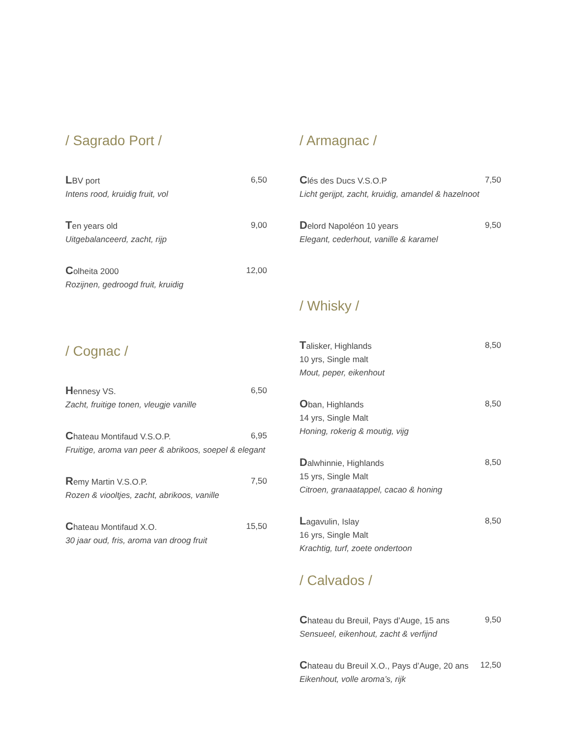/ Sagrado Port /
LBV port 6,50
Intens rood, kruidig fruit, vol
Ten years old 9,00
Uitgebalanceerd, zacht, rijp
Colheita 2000 12,00
Rozijnen, gedroogd fruit, kruidig
/ Cognac /
Hennesy VS. 6,50
Zacht, fruitige tonen, vleugje vanille
Chateau Montifaud V.S.O.P. 6,95
Fruitige, aroma van peer & abrikoos, soepel & elegant
Remy Martin V.S.O.P. 7,50
Rozen & viooltjes, zacht, abrikoos, vanille
Chateau Montifaud X.O. 15,50
30 jaar oud, fris, aroma van droog fruit
/ Armagnac /
Clés des Ducs V.S.O.P 7,50
Licht gerijpt, zacht, kruidig, amandel & hazelnoot
Delord Napoléon 10 years 9,50
Elegant, cederhout, vanille & karamel
/ Whisky /
Talisker, Highlands 8,50
10 yrs, Single malt
Mout, peper, eikenhout
Oban, Highlands 8,50
14 yrs, Single Malt
Honing, rokerig & moutig, vijg
Dalwhinnie, Highlands 8,50
15 yrs, Single Malt
Citroen, granaatappel, cacao & honing
Lagavulin, Islay 8,50
16 yrs, Single Malt
Krachtig, turf, zoete ondertoon
/ Calvados /
Chateau du Breuil, Pays d’Auge, 15 ans 9,50
Sensueel, eikenhout, zacht & verfijnd
Chateau du Breuil X.O., Pays d’Auge, 20 ans 12,50
Eikenhout, volle aroma’s, rijk